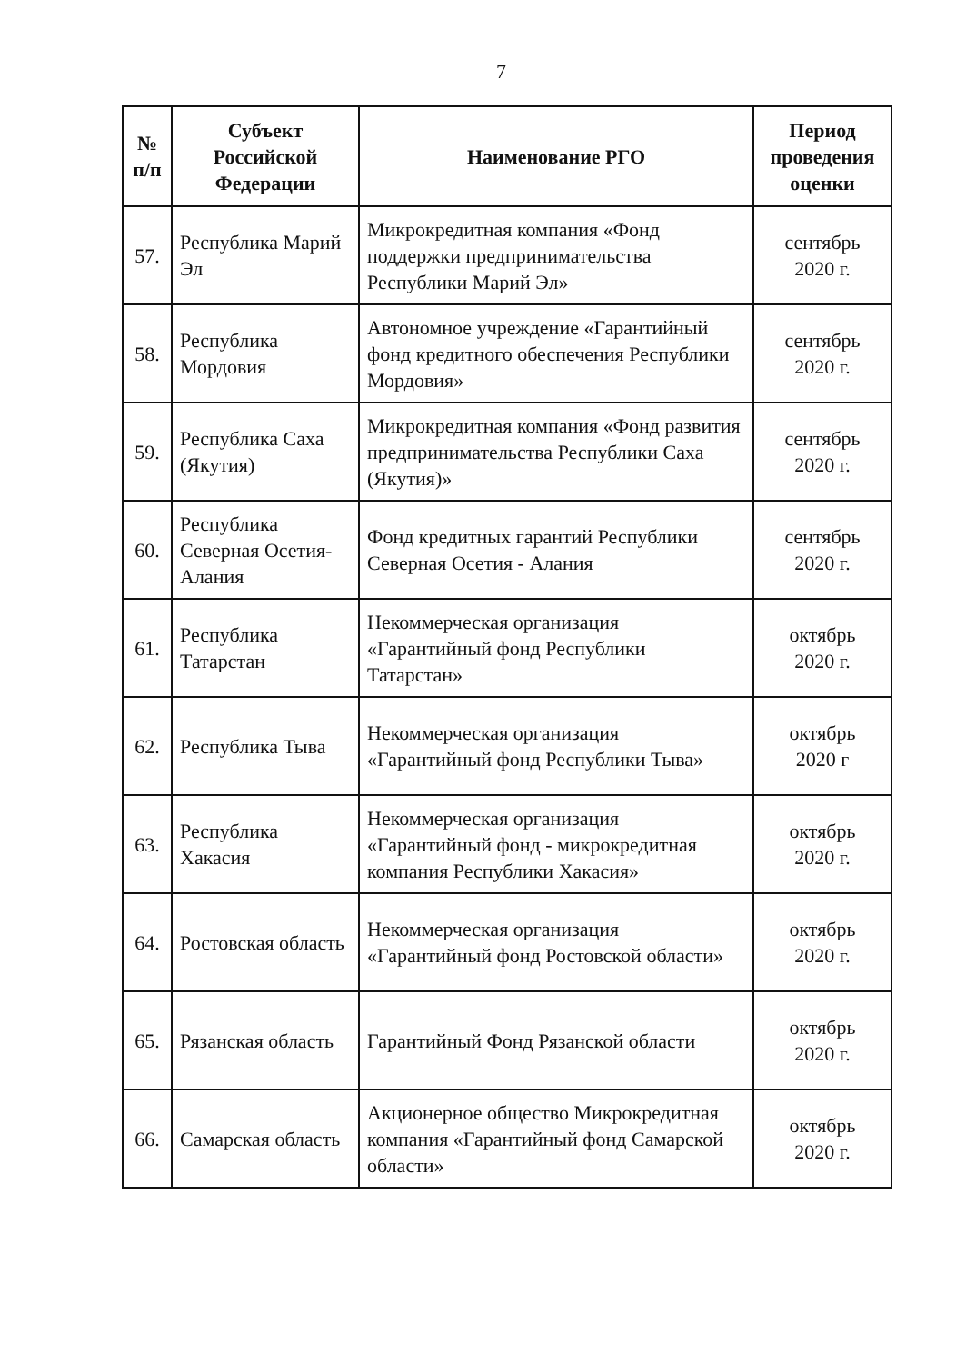7
| № п/п | Субъект Российской Федерации | Наименование РГО | Период проведения оценки |
| --- | --- | --- | --- |
| 57. | Республика Марий Эл | Микрокредитная компания «Фонд поддержки предпринимательства Республики Марий Эл» | сентябрь 2020 г. |
| 58. | Республика Мордовия | Автономное учреждение «Гарантийный фонд кредитного обеспечения Республики Мордовия» | сентябрь 2020 г. |
| 59. | Республика Саха (Якутия) | Микрокредитная компания «Фонд развития предпринимательства Республики Саха (Якутия)» | сентябрь 2020 г. |
| 60. | Республика Северная Осетия-Алания | Фонд кредитных гарантий Республики Северная Осетия - Алания | сентябрь 2020 г. |
| 61. | Республика Татарстан | Некоммерческая организация «Гарантийный фонд Республики Татарстан» | октябрь 2020 г. |
| 62. | Республика Тыва | Некоммерческая организация «Гарантийный фонд Республики Тыва» | октябрь 2020 г |
| 63. | Республика Хакасия | Некоммерческая организация «Гарантийный фонд - микрокредитная компания Республики Хакасия» | октябрь 2020 г. |
| 64. | Ростовская область | Некоммерческая организация «Гарантийный фонд Ростовской области» | октябрь 2020 г. |
| 65. | Рязанская область | Гарантийный Фонд Рязанской области | октябрь 2020 г. |
| 66. | Самарская область | Акционерное общество Микрокредитная компания «Гарантийный фонд Самарской области» | октябрь 2020 г. |